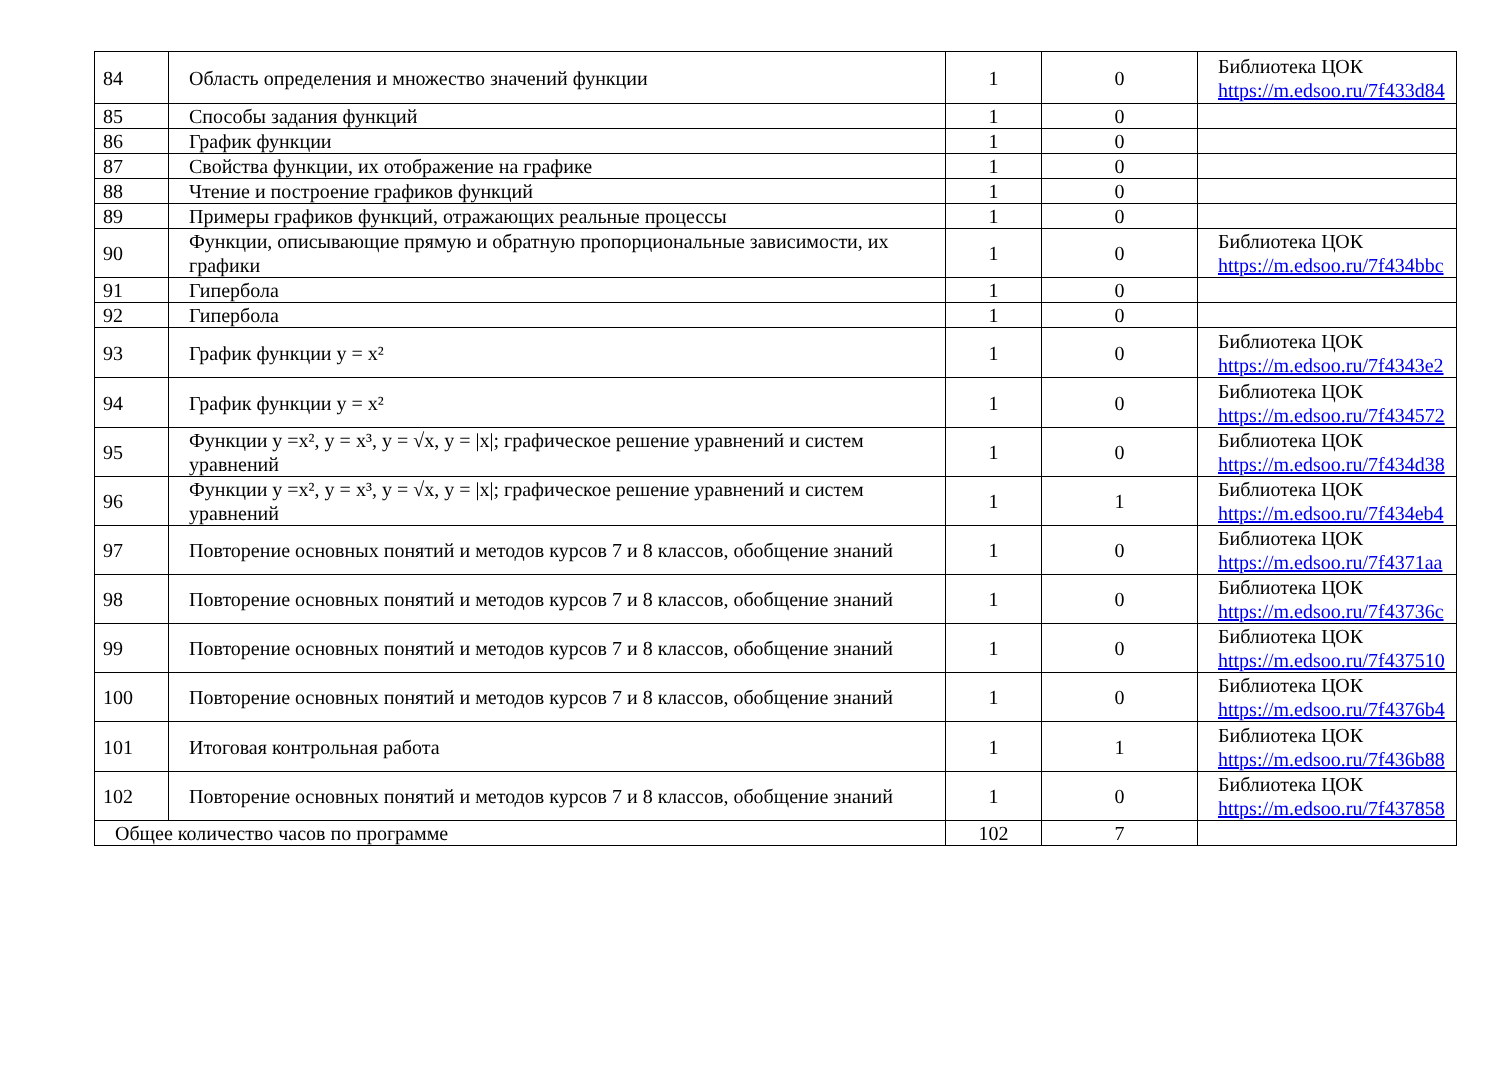| 84 | Область определения и множество значений функции | 1 | 0 | Библиотека ЦОК https://m.edsoo.ru/7f433d84 |
| 85 | Способы задания функций | 1 | 0 | |
| 86 | График функции | 1 | 0 | |
| 87 | Свойства функции, их отображение на графике | 1 | 0 | |
| 88 | Чтение и построение графиков функций | 1 | 0 | |
| 89 | Примеры графиков функций, отражающих реальные процессы | 1 | 0 | |
| 90 | Функции, описывающие прямую и обратную пропорциональные зависимости, их графики | 1 | 0 | Библиотека ЦОК https://m.edsoo.ru/7f434bbc |
| 91 | Гипербола | 1 | 0 | |
| 92 | Гипербола | 1 | 0 | |
| 93 | График функции y = x² | 1 | 0 | Библиотека ЦОК https://m.edsoo.ru/7f4343e2 |
| 94 | График функции y = x² | 1 | 0 | Библиотека ЦОК https://m.edsoo.ru/7f434572 |
| 95 | Функции y =x², y = x³, y = √x, y = /x/; графическое решение уравнений и систем уравнений | 1 | 0 | Библиотека ЦОК https://m.edsoo.ru/7f434d38 |
| 96 | Функции y =x², y = x³, y = √x, y = /x/; графическое решение уравнений и систем уравнений | 1 | 1 | Библиотека ЦОК https://m.edsoo.ru/7f434eb4 |
| 97 | Повторение основных понятий и методов курсов 7 и 8 классов, обобщение знаний | 1 | 0 | Библиотека ЦОК https://m.edsoo.ru/7f4371aa |
| 98 | Повторение основных понятий и методов курсов 7 и 8 классов, обобщение знаний | 1 | 0 | Библиотека ЦОК https://m.edsoo.ru/7f43736c |
| 99 | Повторение основных понятий и методов курсов 7 и 8 классов, обобщение знаний | 1 | 0 | Библиотека ЦОК https://m.edsoo.ru/7f437510 |
| 100 | Повторение основных понятий и методов курсов 7 и 8 классов, обобщение знаний | 1 | 0 | Библиотека ЦОК https://m.edsoo.ru/7f4376b4 |
| 101 | Итоговая контрольная работа | 1 | 1 | Библиотека ЦОК https://m.edsoo.ru/7f436b88 |
| 102 | Повторение основных понятий и методов курсов 7 и 8 классов, обобщение знаний | 1 | 0 | Библиотека ЦОК https://m.edsoo.ru/7f437858 |
| Общее количество часов по программе | | 102 | 7 | |